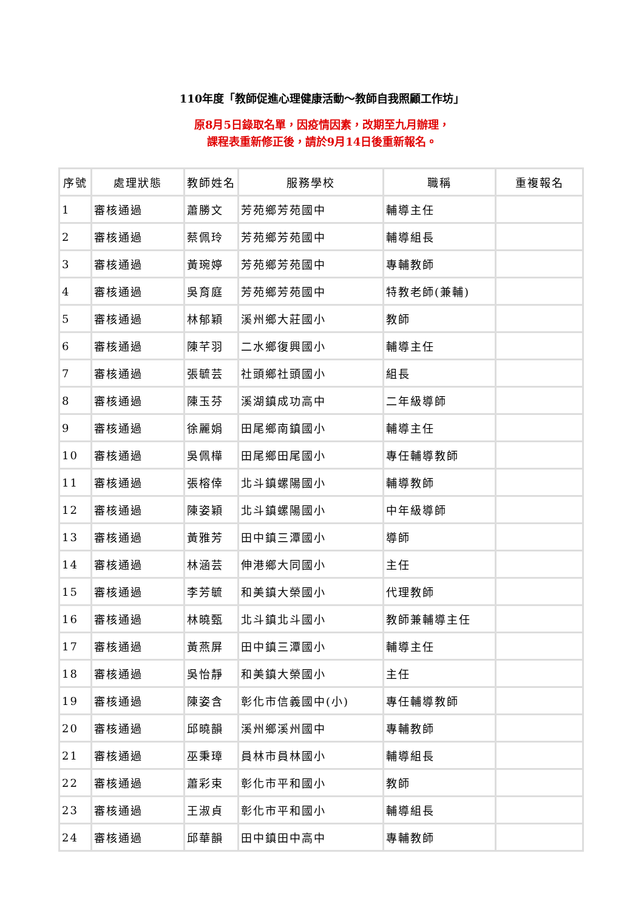110年度「教師促進心理健康活動～教師自我照顧工作坊」
原8月5日錄取名單，因疫情因素，改期至九月辦理，
課程表重新修正後，請於9月14日後重新報名。
| 序號 | 處理狀態 | 教師姓名 | 服務學校 | 職稱 | 重複報名 |
| --- | --- | --- | --- | --- | --- |
| 1 | 審核通過 | 蕭勝文 | 芳苑鄉芳苑國中 | 輔導主任 | |
| 2 | 審核通過 | 蔡佩玲 | 芳苑鄉芳苑國中 | 輔導組長 | |
| 3 | 審核通過 | 黃琬婷 | 芳苑鄉芳苑國中 | 專輔教師 | |
| 4 | 審核通過 | 吳育庭 | 芳苑鄉芳苑國中 | 特教老師(兼輔) | |
| 5 | 審核通過 | 林郁穎 | 溪州鄉大莊國小 | 教師 | |
| 6 | 審核通過 | 陳芊羽 | 二水鄉復興國小 | 輔導主任 | |
| 7 | 審核通過 | 張毓芸 | 社頭鄉社頭國小 | 組長 | |
| 8 | 審核通過 | 陳玉芬 | 溪湖鎮成功高中 | 二年級導師 | |
| 9 | 審核通過 | 徐麗娟 | 田尾鄉南鎮國小 | 輔導主任 | |
| 10 | 審核通過 | 吳佩樺 | 田尾鄉田尾國小 | 專任輔導教師 | |
| 11 | 審核通過 | 張榕倖 | 北斗鎮螺陽國小 | 輔導教師 | |
| 12 | 審核通過 | 陳姿穎 | 北斗鎮螺陽國小 | 中年級導師 | |
| 13 | 審核通過 | 黃雅芳 | 田中鎮三潭國小 | 導師 | |
| 14 | 審核通過 | 林涵芸 | 伸港鄉大同國小 | 主任 | |
| 15 | 審核通過 | 李芳毓 | 和美鎮大榮國小 | 代理教師 | |
| 16 | 審核通過 | 林曉甄 | 北斗鎮北斗國小 | 教師兼輔導主任 | |
| 17 | 審核通過 | 黃燕屏 | 田中鎮三潭國小 | 輔導主任 | |
| 18 | 審核通過 | 吳怡靜 | 和美鎮大榮國小 | 主任 | |
| 19 | 審核通過 | 陳姿含 | 彰化市信義國中(小) | 專任輔導教師 | |
| 20 | 審核通過 | 邱曉韻 | 溪州鄉溪州國中 | 專輔教師 | |
| 21 | 審核通過 | 巫秉璋 | 員林市員林國小 | 輔導組長 | |
| 22 | 審核通過 | 蕭彩束 | 彰化市平和國小 | 教師 | |
| 23 | 審核通過 | 王淑貞 | 彰化市平和國小 | 輔導組長 | |
| 24 | 審核通過 | 邱華韻 | 田中鎮田中高中 | 專輔教師 | |